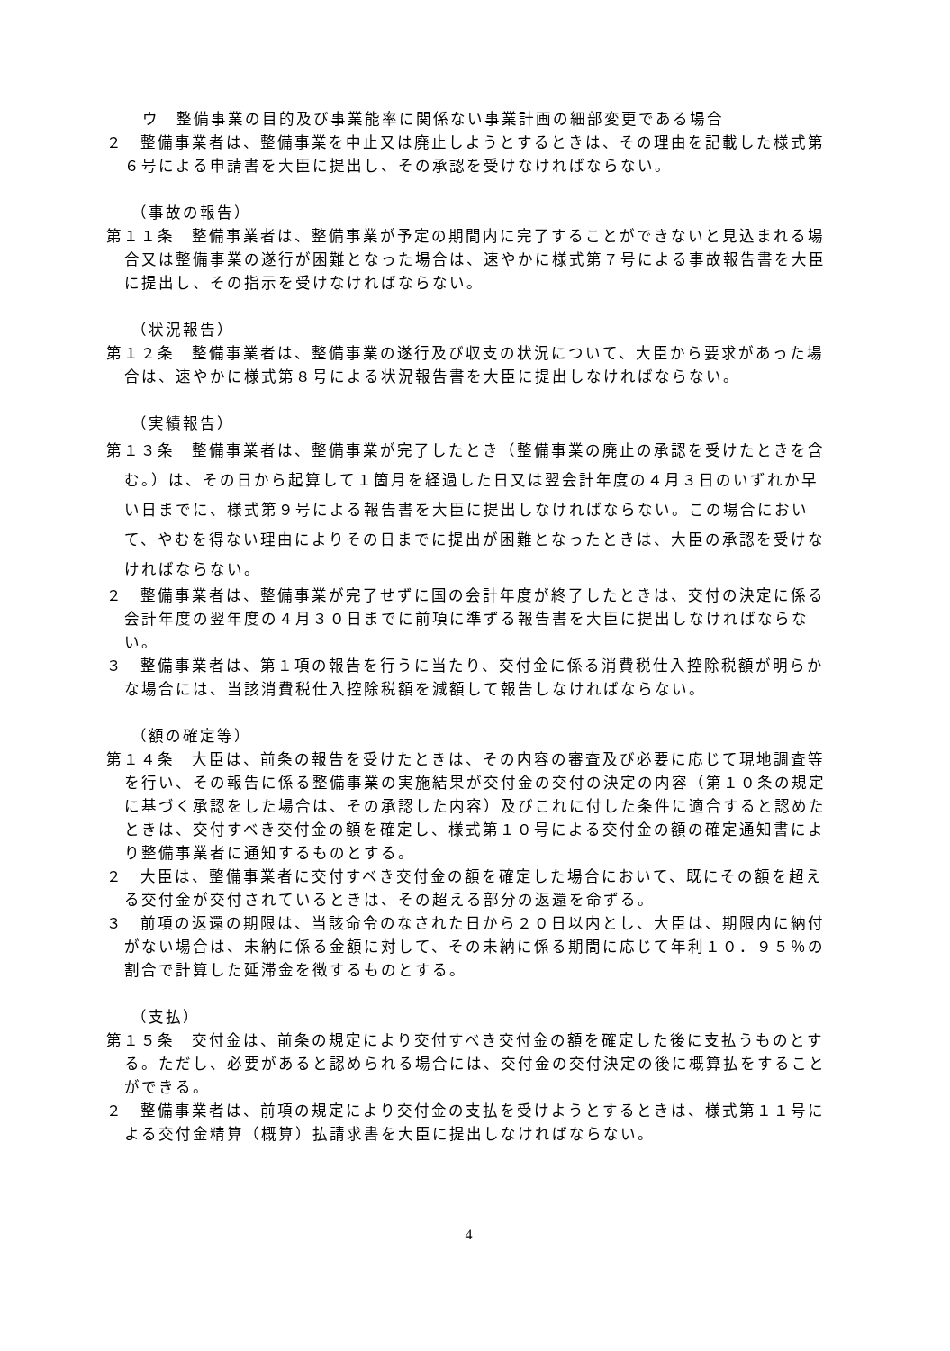ウ　整備事業の目的及び事業能率に関係ない事業計画の細部変更である場合
２　整備事業者は、整備事業を中止又は廃止しようとするときは、その理由を記載した様式第６号による申請書を大臣に提出し、その承認を受けなければならない。
（事故の報告）
第１１条　整備事業者は、整備事業が予定の期間内に完了することができないと見込まれる場合又は整備事業の遂行が困難となった場合は、速やかに様式第７号による事故報告書を大臣に提出し、その指示を受けなければならない。
（状況報告）
第１２条　整備事業者は、整備事業の遂行及び収支の状況について、大臣から要求があった場合は、速やかに様式第８号による状況報告書を大臣に提出しなければならない。
（実績報告）
第１３条　整備事業者は、整備事業が完了したとき（整備事業の廃止の承認を受けたときを含む。）は、その日から起算して１箇月を経過した日又は翌会計年度の４月３日のいずれか早い日までに、様式第９号による報告書を大臣に提出しなければならない。この場合において、やむを得ない理由によりその日までに提出が困難となったときは、大臣の承認を受けなければならない。
２　整備事業者は、整備事業が完了せずに国の会計年度が終了したときは、交付の決定に係る会計年度の翌年度の４月３０日までに前項に準ずる報告書を大臣に提出しなければならない。
３　整備事業者は、第１項の報告を行うに当たり、交付金に係る消費税仕入控除税額が明らかな場合には、当該消費税仕入控除税額を減額して報告しなければならない。
（額の確定等）
第１４条　大臣は、前条の報告を受けたときは、その内容の審査及び必要に応じて現地調査等を行い、その報告に係る整備事業の実施結果が交付金の交付の決定の内容（第１０条の規定に基づく承認をした場合は、その承認した内容）及びこれに付した条件に適合すると認めたときは、交付すべき交付金の額を確定し、様式第１０号による交付金の額の確定通知書により整備事業者に通知するものとする。
２　大臣は、整備事業者に交付すべき交付金の額を確定した場合において、既にその額を超える交付金が交付されているときは、その超える部分の返還を命ずる。
３　前項の返還の期限は、当該命令のなされた日から２０日以内とし、大臣は、期限内に納付がない場合は、未納に係る金額に対して、その未納に係る期間に応じて年利１０．９５％の割合で計算した延滞金を徴するものとする。
（支払）
第１５条　交付金は、前条の規定により交付すべき交付金の額を確定した後に支払うものとする。ただし、必要があると認められる場合には、交付金の交付決定の後に概算払をすることができる。
２　整備事業者は、前項の規定により交付金の支払を受けようとするときは、様式第１１号による交付金精算（概算）払請求書を大臣に提出しなければならない。
4